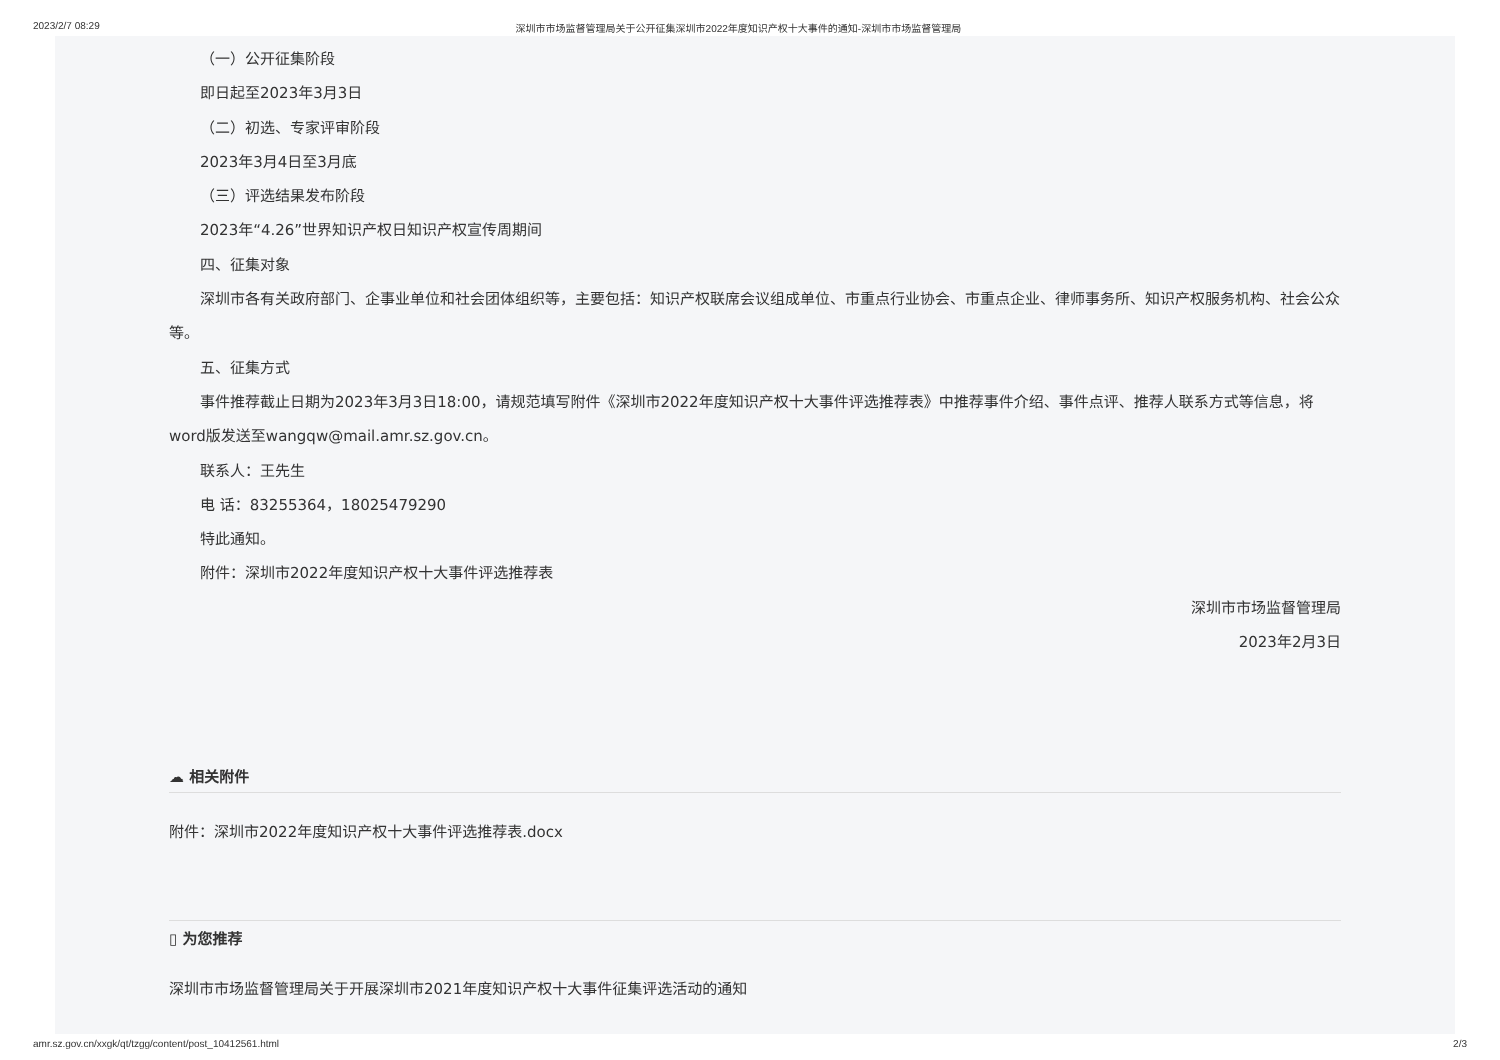2023/2/7 08:29 深圳市市场监督管理局关于公开征集深圳市2022年度知识产权十大事件的通知-深圳市市场监督管理局
（一）公开征集阶段
即日起至2023年3月3日
（二）初选、专家评审阶段
2023年3月4日至3月底
（三）评选结果发布阶段
2023年“4.26”世界知识产权日知识产权宣传周期间
四、征集对象
深圳市各有关政府部门、企事业单位和社会团体组织等，主要包括：知识产权联席会议组成单位、市重点行业协会、市重点企业、律师事务所、知识产权服务机构、社会公众等。
五、征集方式
事件推荐截止日期为2023年3月3日18:00，请规范填写附件《深圳市2022年度知识产权十大事件评选推荐表》中推荐事件介绍、事件点评、推荐人联系方式等信息，将word版发送至wangqw@mail.amr.sz.gov.cn。
联系人：王先生
电 话：83255364，18025479290
特此通知。
附件：深圳市2022年度知识产权十大事件评选推荐表
深圳市市场监督管理局
2023年2月3日
☁ 相关附件
附件：深圳市2022年度知识产权十大事件评选推荐表.docx
▯ 为您推荐
深圳市市场监督管理局关于开展深圳市2021年度知识产权十大事件征集评选活动的通知
amr.sz.gov.cn/xxgk/qt/tzgg/content/post_10412561.html 2/3